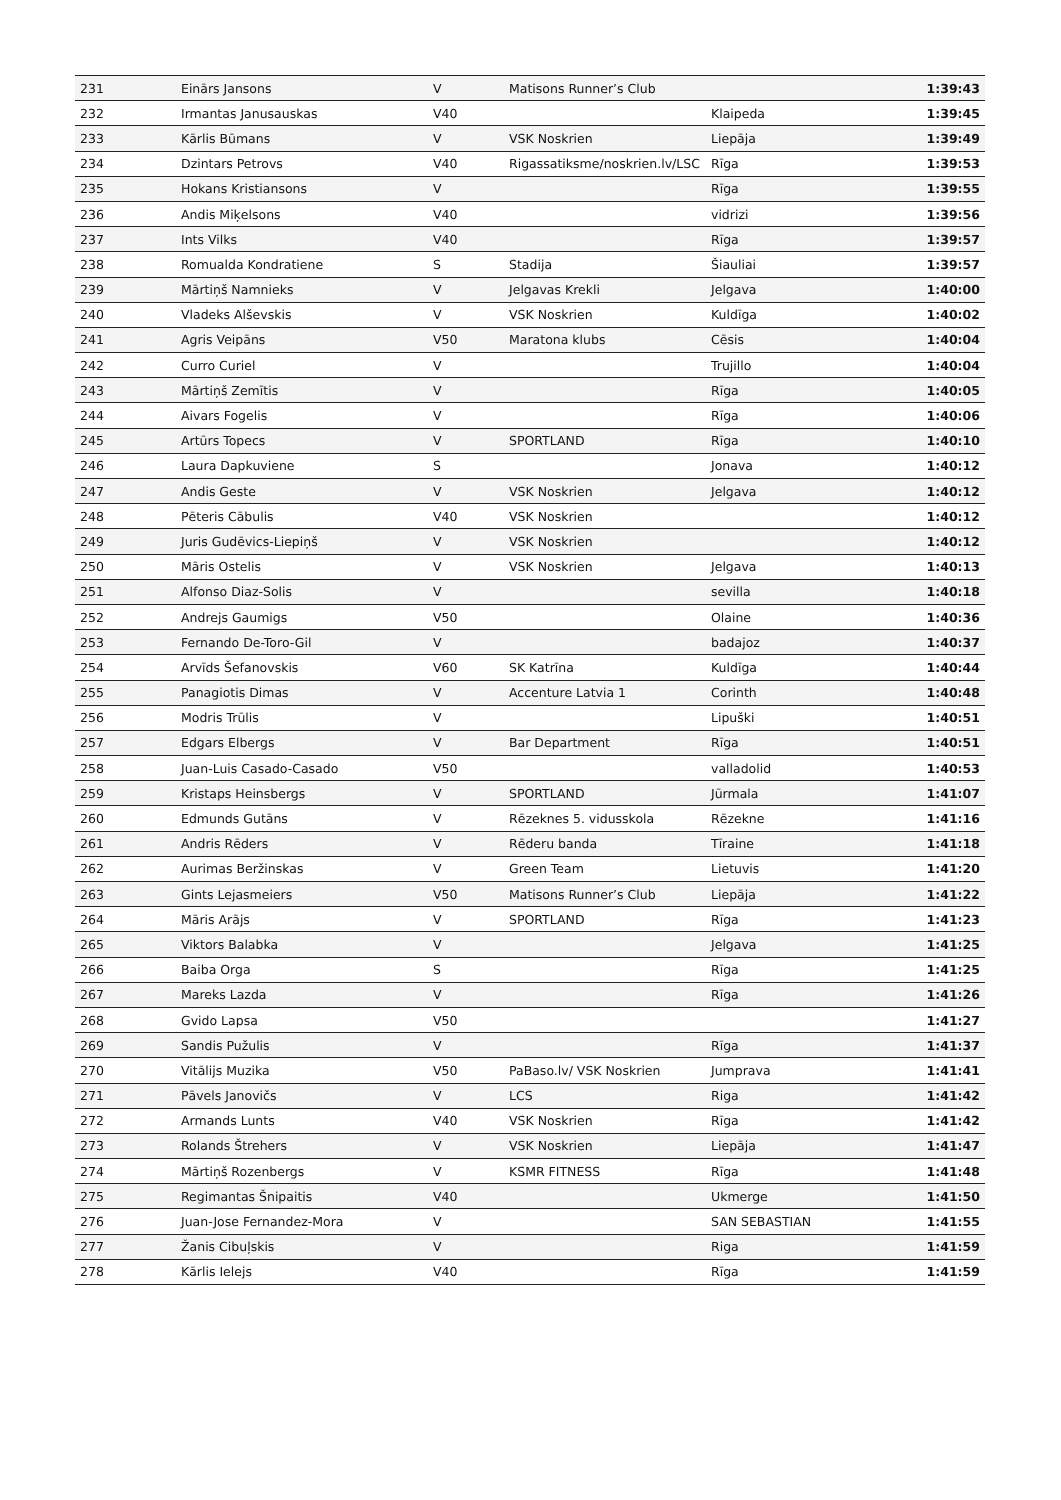| 231 | Einārs Jansons | V | Matisons Runner’s Club | | 1:39:43 |
| 232 | Irmantas Janusauskas | V40 | | Klaipeda | 1:39:45 |
| 233 | Kārlis Būmans | V | VSK Noskrien | Liepāja | 1:39:49 |
| 234 | Dzintars Petrovs | V40 | Rigassatiksme/noskrien.lv/LSC | Rīga | 1:39:53 |
| 235 | Hokans Kristiansons | V | | Rīga | 1:39:55 |
| 236 | Andis Miķelsons | V40 | | vidrizi | 1:39:56 |
| 237 | Ints Vilks | V40 | | Rīga | 1:39:57 |
| 238 | Romualda Kondratiene | S | Stadija | Šiauliai | 1:39:57 |
| 239 | Mārtiņš Namnieks | V | Jelgavas Krekli | Jelgava | 1:40:00 |
| 240 | Vladeks Alševskis | V | VSK Noskrien | Kuldīga | 1:40:02 |
| 241 | Agris Veipāns | V50 | Maratona klubs | Cēsis | 1:40:04 |
| 242 | Curro Curiel | V | | Trujillo | 1:40:04 |
| 243 | Mārtiņš Zemītis | V | | Rīga | 1:40:05 |
| 244 | Aivars Fogelis | V | | Rīga | 1:40:06 |
| 245 | Artūrs Topecs | V | SPORTLAND | Rīga | 1:40:10 |
| 246 | Laura Dapkuviene | S | | Jonava | 1:40:12 |
| 247 | Andis Geste | V | VSK Noskrien | Jelgava | 1:40:12 |
| 248 | Pēteris Cābulis | V40 | VSK Noskrien | | 1:40:12 |
| 249 | Juris Gudēvics-Liepiņš | V | VSK Noskrien | | 1:40:12 |
| 250 | Māris Ostelis | V | VSK Noskrien | Jelgava | 1:40:13 |
| 251 | Alfonso Diaz-Solis | V | | sevilla | 1:40:18 |
| 252 | Andrejs Gaumigs | V50 | | Olaine | 1:40:36 |
| 253 | Fernando De-Toro-Gil | V | | badajoz | 1:40:37 |
| 254 | Arvīds Šefanovskis | V60 | SK Katrīna | Kuldīga | 1:40:44 |
| 255 | Panagiotis Dimas | V | Accenture Latvia 1 | Corinth | 1:40:48 |
| 256 | Modris Trūlis | V | | Lipuški | 1:40:51 |
| 257 | Edgars Elbergs | V | Bar Department | Rīga | 1:40:51 |
| 258 | Juan-Luis Casado-Casado | V50 | | valladolid | 1:40:53 |
| 259 | Kristaps Heinsbergs | V | SPORTLAND | Jūrmala | 1:41:07 |
| 260 | Edmunds Gutāns | V | Rēzeknes 5. vidusskola | Rēzekne | 1:41:16 |
| 261 | Andris Rēders | V | Rēderu banda | Tīraine | 1:41:18 |
| 262 | Aurimas Beržinskas | V | Green Team | Lietuvis | 1:41:20 |
| 263 | Gints Lejasmeiers | V50 | Matisons Runner’s Club | Liepāja | 1:41:22 |
| 264 | Māris Arājs | V | SPORTLAND | Rīga | 1:41:23 |
| 265 | Viktors Balabka | V | | Jelgava | 1:41:25 |
| 266 | Baiba Orga | S | | Rīga | 1:41:25 |
| 267 | Mareks Lazda | V | | Rīga | 1:41:26 |
| 268 | Gvido Lapsa | V50 | | | 1:41:27 |
| 269 | Sandis Pužulis | V | | Rīga | 1:41:37 |
| 270 | Vitālijs Muzika | V50 | PaBaso.lv/ VSK Noskrien | Jumprava | 1:41:41 |
| 271 | Pāvels Janovičs | V | LCS | Riga | 1:41:42 |
| 272 | Armands Lunts | V40 | VSK Noskrien | Rīga | 1:41:42 |
| 273 | Rolands Štrehers | V | VSK Noskrien | Liepāja | 1:41:47 |
| 274 | Mārtiņš Rozenbergs | V | KSMR FITNESS | Rīga | 1:41:48 |
| 275 | Regimantas Šnipaitis | V40 | | Ukmerge | 1:41:50 |
| 276 | Juan-Jose Fernandez-Mora | V | | SAN SEBASTIAN | 1:41:55 |
| 277 | Žanis Cibuļskis | V | | Riga | 1:41:59 |
| 278 | Kārlis Ielejs | V40 | | Rīga | 1:41:59 |